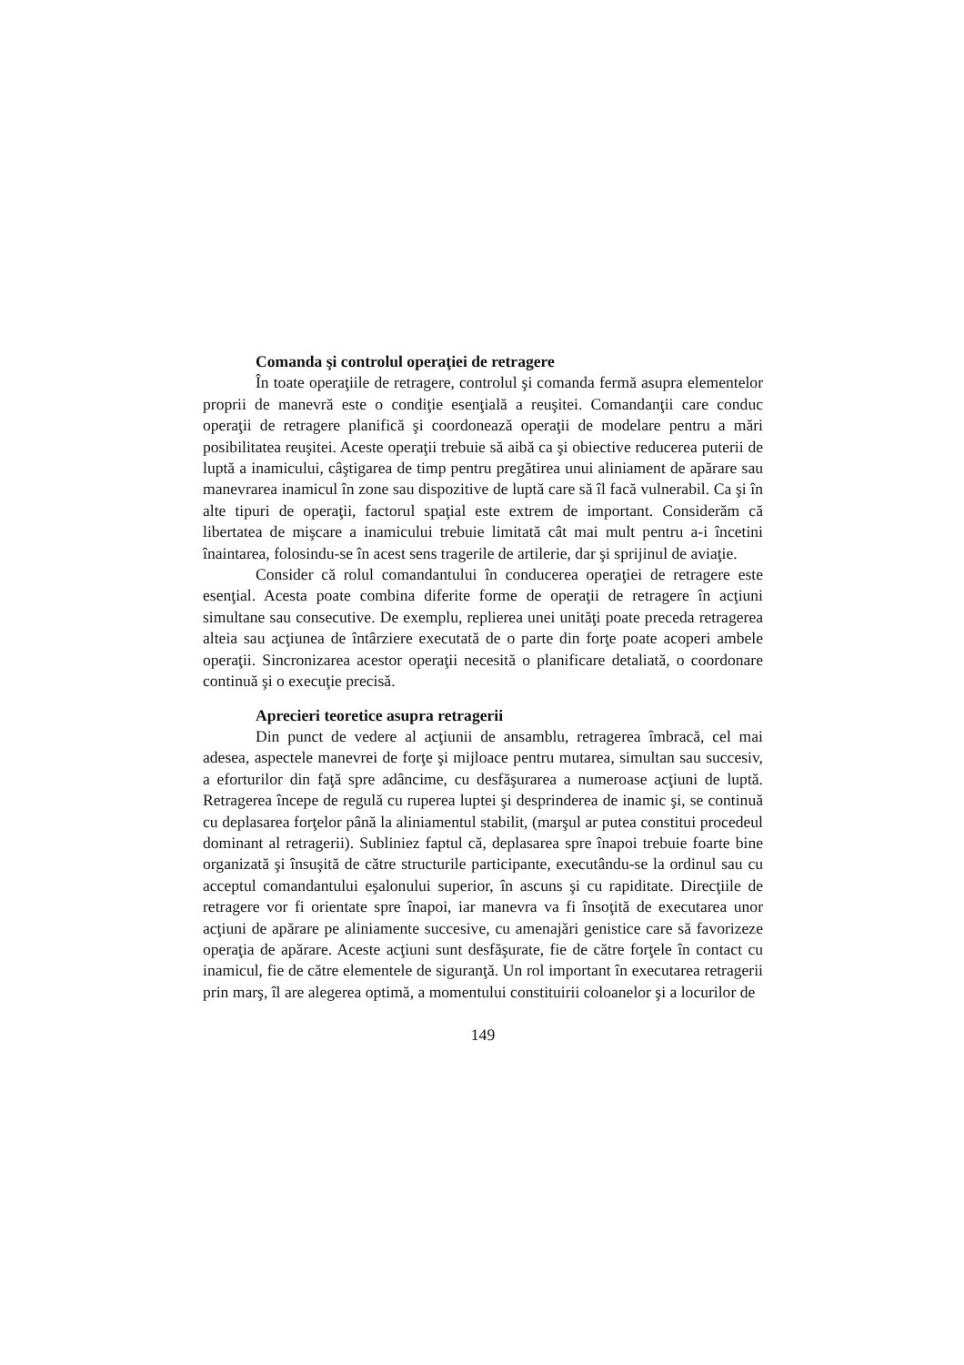Comanda şi controlul operaţiei de retragere
În toate operaţiile de retragere, controlul şi comanda fermă asupra elementelor proprii de manevră este o condiţie esenţială a reuşitei. Comandanţii care conduc operaţii de retragere planifică şi coordonează operaţii de modelare pentru a mări posibilitatea reuşitei. Aceste operaţii trebuie să aibă ca şi obiective reducerea puterii de luptă a inamicului, câştigarea de timp pentru pregătirea unui aliniament de apărare sau manevrarea inamicul în zone sau dispozitive de luptă care să îl facă vulnerabil. Ca şi în alte tipuri de operaţii, factorul spaţial este extrem de important. Considerăm că libertatea de mişcare a inamicului trebuie limitată cât mai mult pentru a-i încetini înaintarea, folosindu-se în acest sens tragerile de artilerie, dar şi sprijinul de aviaţie.
Consider că rolul comandantului în conducerea operaţiei de retragere este esenţial. Acesta poate combina diferite forme de operaţii de retragere în acţiuni simultane sau consecutive. De exemplu, replierea unei unităţi poate preceda retragerea alteia sau acţiunea de întârziere executată de o parte din forţe poate acoperi ambele operaţii. Sincronizarea acestor operaţii necesită o planificare detaliată, o coordonare continuă şi o execuţie precisă.
Aprecieri teoretice asupra retragerii
Din punct de vedere al acţiunii de ansamblu, retragerea îmbracă, cel mai adesea, aspectele manevrei de forţe şi mijloace pentru mutarea, simultan sau succesiv, a eforturilor din faţă spre adâncime, cu desfăşurarea a numeroase acţiuni de luptă. Retragerea începe de regulă cu ruperea luptei şi desprinderea de inamic şi, se continuă cu deplasarea forţelor până la aliniamentul stabilit, (marşul ar putea constitui procedeul dominant al retragerii). Subliniez faptul că, deplasarea spre înapoi trebuie foarte bine organizată şi însuşită de către structurile participante, executându-se la ordinul sau cu acceptul comandantului eşalonului superior, în ascuns şi cu rapiditate. Direcţiile de retragere vor fi orientate spre înapoi, iar manevra va fi însoţită de executarea unor acţiuni de apărare pe aliniamente succesive, cu amenajări genistice care să favorizeze operaţia de apărare. Aceste acţiuni sunt desfăşurate, fie de către forţele în contact cu inamicul, fie de către elementele de siguranţă. Un rol important în executarea retragerii prin marş, îl are alegerea optimă, a momentului constituirii coloanelor şi a locurilor de
149